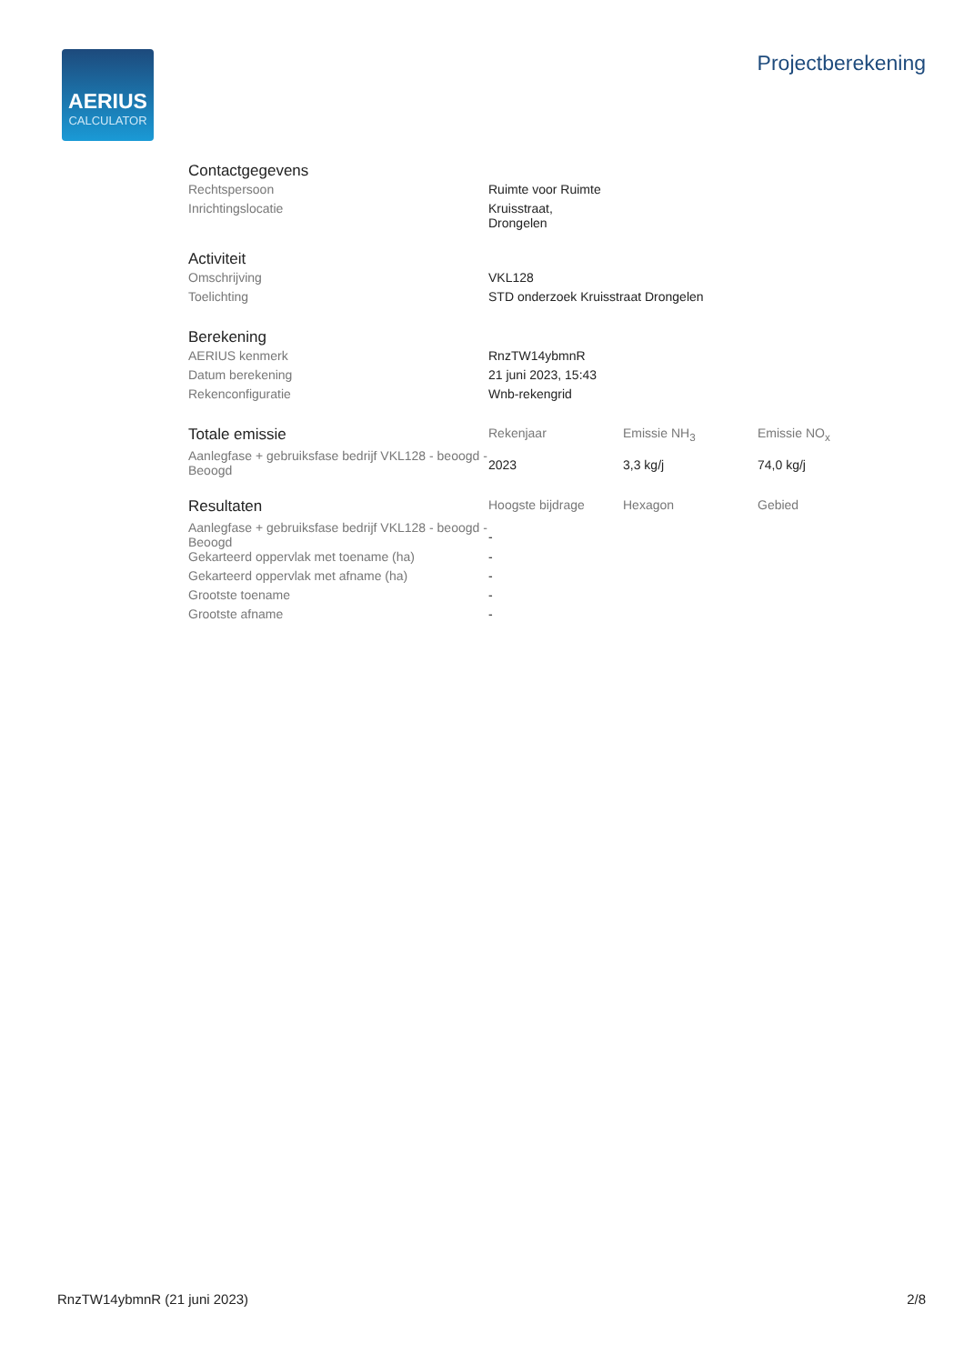AERIUS
CALCULATOR
Projectberekening
Contactgegevens
| Rechtspersoon | Ruimte voor Ruimte |
| Inrichtingslocatie | Kruisstraat, Drongelen |
Activiteit
| Omschrijving | VKL128 |
| Toelichting | STD onderzoek Kruisstraat Drongelen |
Berekening
| AERIUS kenmerk | RnzTW14ybmnR |
| Datum berekening | 21 juni 2023, 15:43 |
| Rekenconfiguratie | Wnb-rekengrid |
| Totale emissie | Rekenjaar | Emissie NH<sub>3</sub> | Emissie NO<sub>x</sub> |
| --- | --- | --- | --- |
| Aanlegfase + gebruiksfase bedrijf VKL128 - beoogd - Beoogd | 2023 | 3,3 kg/j | 74,0 kg/j |
| Resultaten | Hoogste bijdrage | Hexagon | Gebied |
| --- | --- | --- | --- |
| Aanlegfase + gebruiksfase bedrijf VKL128 - beoogd - Beoogd | - | | |
| Gekarteerd oppervlak met toename (ha) | - | | |
| Gekarteerd oppervlak met afname (ha) | - | | |
| Grootste toename | - | | |
| Grootste afname | - | | |
RnzTW14ybmnR (21 juni 2023) 2/8